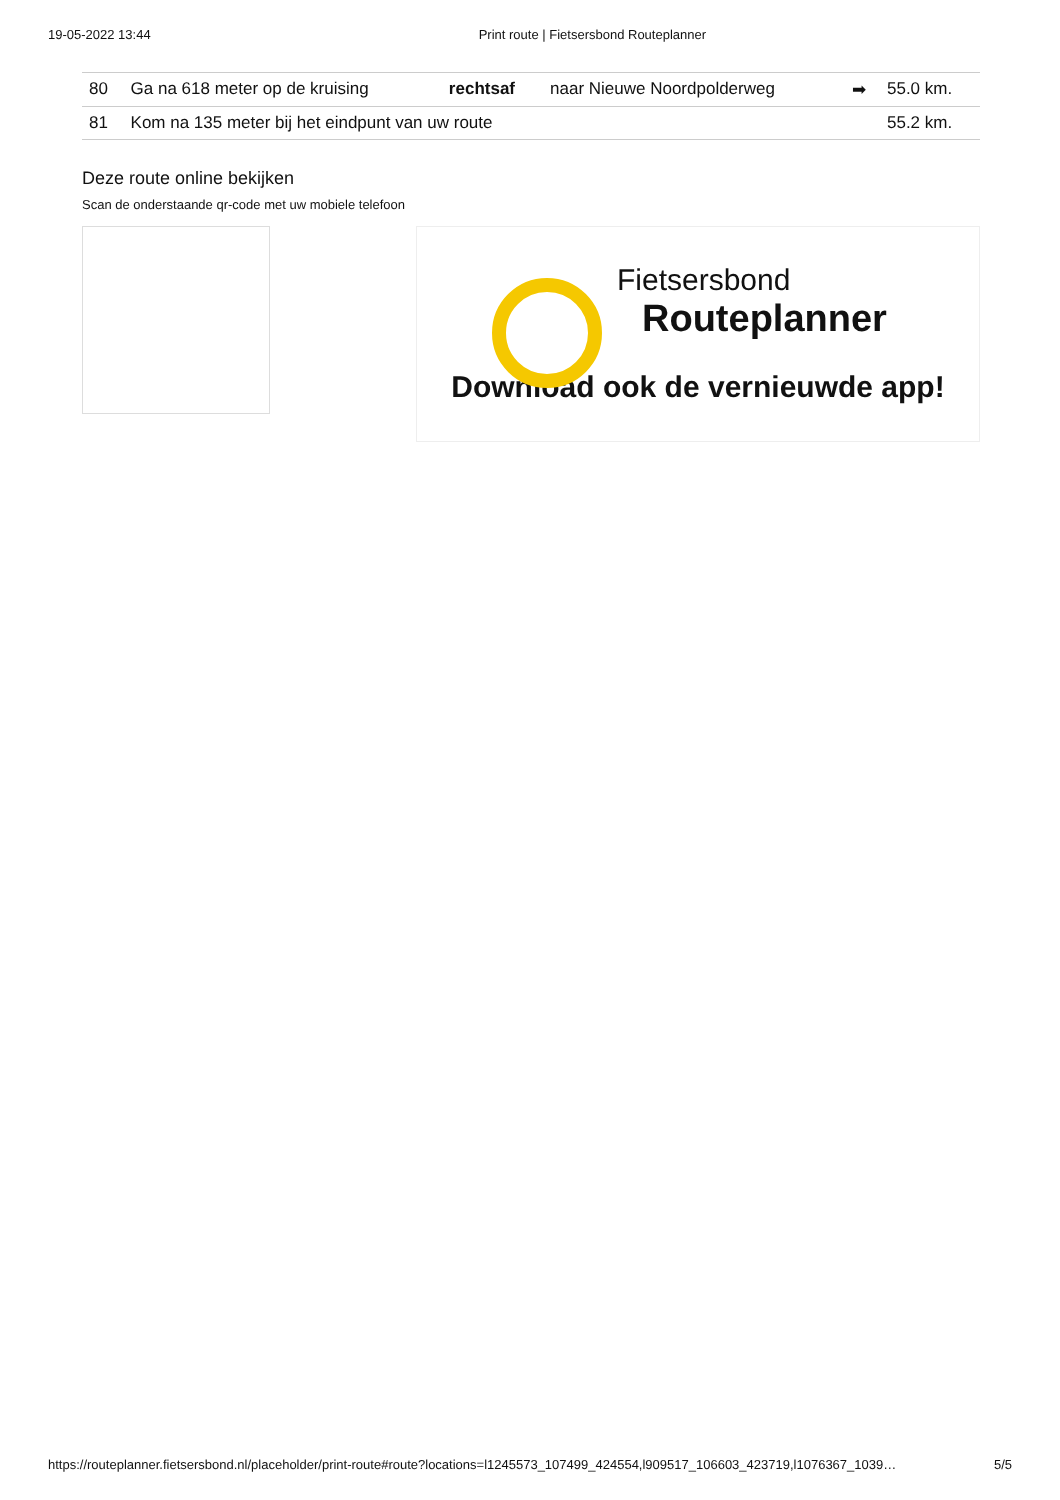19-05-2022 13:44 Print route | Fietsersbond Routeplanner
| 80 | Ga na 618 meter op de kruising | rechtsaf | naar Nieuwe Noordpolderweg | ➡ | 55.0 km. |
| 81 | Kom na 135 meter bij het eindpunt van uw route | | | | 55.2 km. |
Deze route online bekijken
Scan de onderstaande qr-code met uw mobiele telefoon
Fietsersbond
Routeplanner
Download ook de vernieuwde app!
https://routeplanner.fietsersbond.nl/placeholder/print-route#route?locations=l1245573_107499_424554,l909517_106603_423719,l1076367_1039… 5/5